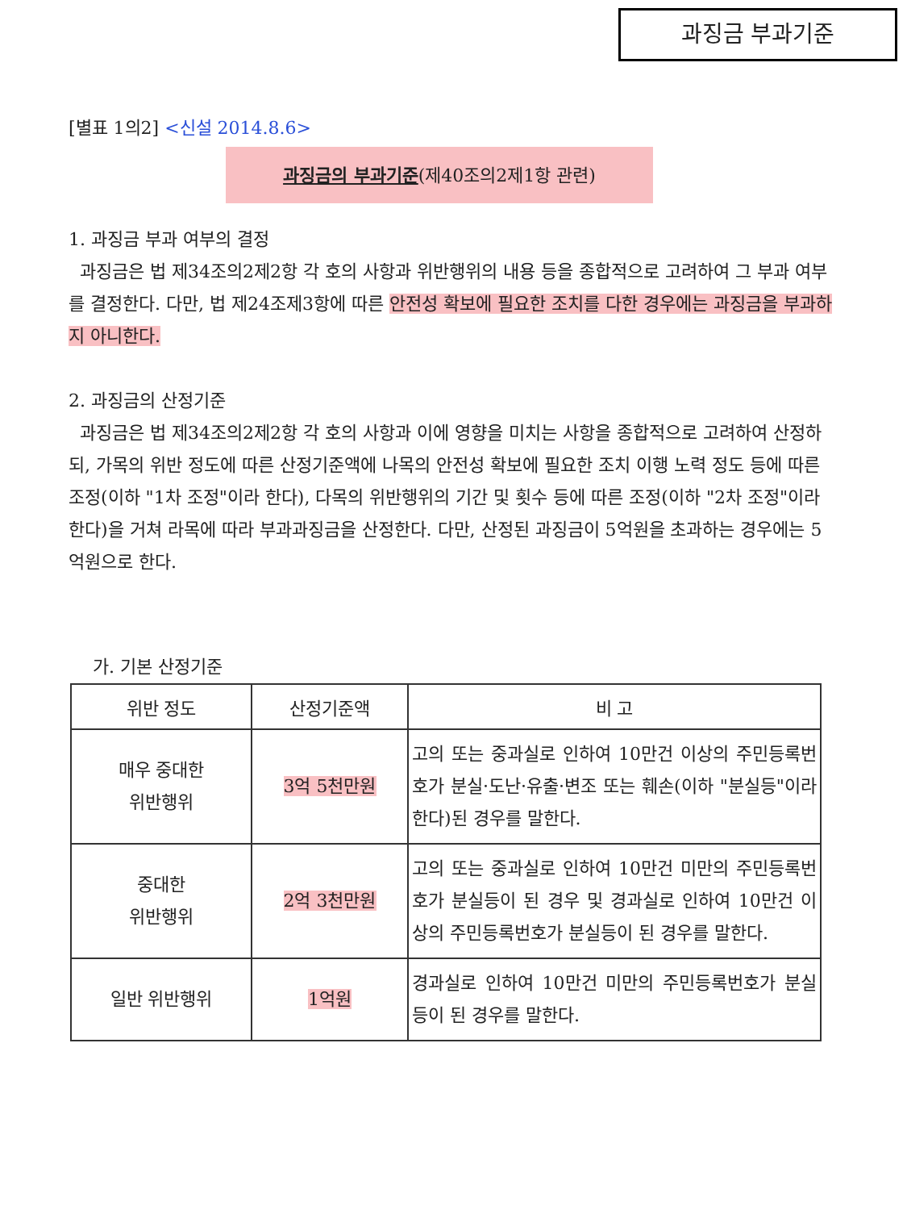과징금 부과기준
[별표 1의2] <신설 2014.8.6>
과징금의 부과기준(제40조의2제1항 관련)
1. 과징금 부과 여부의 결정
과징금은 법 제34조의2제2항 각 호의 사항과 위반행위의 내용 등을 종합적으로 고려하여 그 부과 여부를 결정한다. 다만, 법 제24조제3항에 따른 안전성 확보에 필요한 조치를 다한 경우에는 과징금을 부과하지 아니한다.
2. 과징금의 산정기준
과징금은 법 제34조의2제2항 각 호의 사항과 이에 영향을 미치는 사항을 종합적으로 고려하여 산정하되, 가목의 위반 정도에 따른 산정기준액에 나목의 안전성 확보에 필요한 조치 이행 노력 정도 등에 따른 조정(이하 "1차 조정"이라 한다), 다목의 위반행위의 기간 및 횟수 등에 따른 조정(이하 "2차 조정"이라 한다)을 거쳐 라목에 따라 부과과징금을 산정한다. 다만, 산정된 과징금이 5억원을 초과하는 경우에는 5억원으로 한다.
가. 기본 산정기준
| 위반 정도 | 산정기준액 | 비 고 |
| --- | --- | --- |
| 매우 중대한 위반행위 | 3억 5천만원 | 고의 또는 중과실로 인하여 10만건 이상의 주민등록번호가 분실·도난·유출·변조 또는 훼손(이하 "분실등"이라 한다)된 경우를 말한다. |
| 중대한 위반행위 | 2억 3천만원 | 고의 또는 중과실로 인하여 10만건 미만의 주민등록번호가 분실등이 된 경우 및 경과실로 인하여 10만건 이상의 주민등록번호가 분실등이 된 경우를 말한다. |
| 일반 위반행위 | 1억원 | 경과실로 인하여 10만건 미만의 주민등록번호가 분실등이 된 경우를 말한다. |